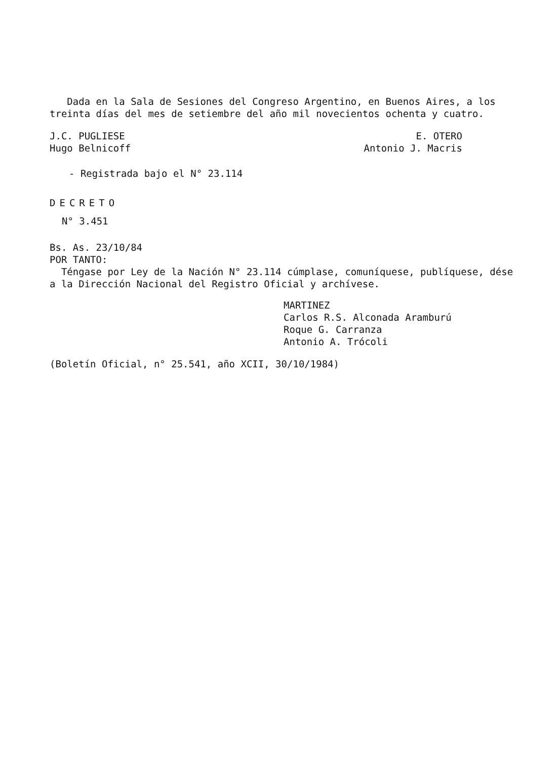Dada en la Sala de Sesiones del Congreso Argentino, en Buenos Aires, a los treinta días del mes de setiembre del año mil novecientos ochenta y cuatro.
J.C. PUGLIESE
Hugo Belnicoff
E. OTERO
Antonio J. Macris
- Registrada bajo el N° 23.114
DECRETO
N° 3.451
Bs. As. 23/10/84
POR TANTO:
Téngase por Ley de la Nación N° 23.114 cúmplase, comuníquese, publíquese, dése a la Dirección Nacional del Registro Oficial y archívese.
MARTINEZ
Carlos R.S. Alconada Aramburú
Roque G. Carranza
Antonio A. Trócoli
(Boletín Oficial, n° 25.541, año XCII, 30/10/1984)